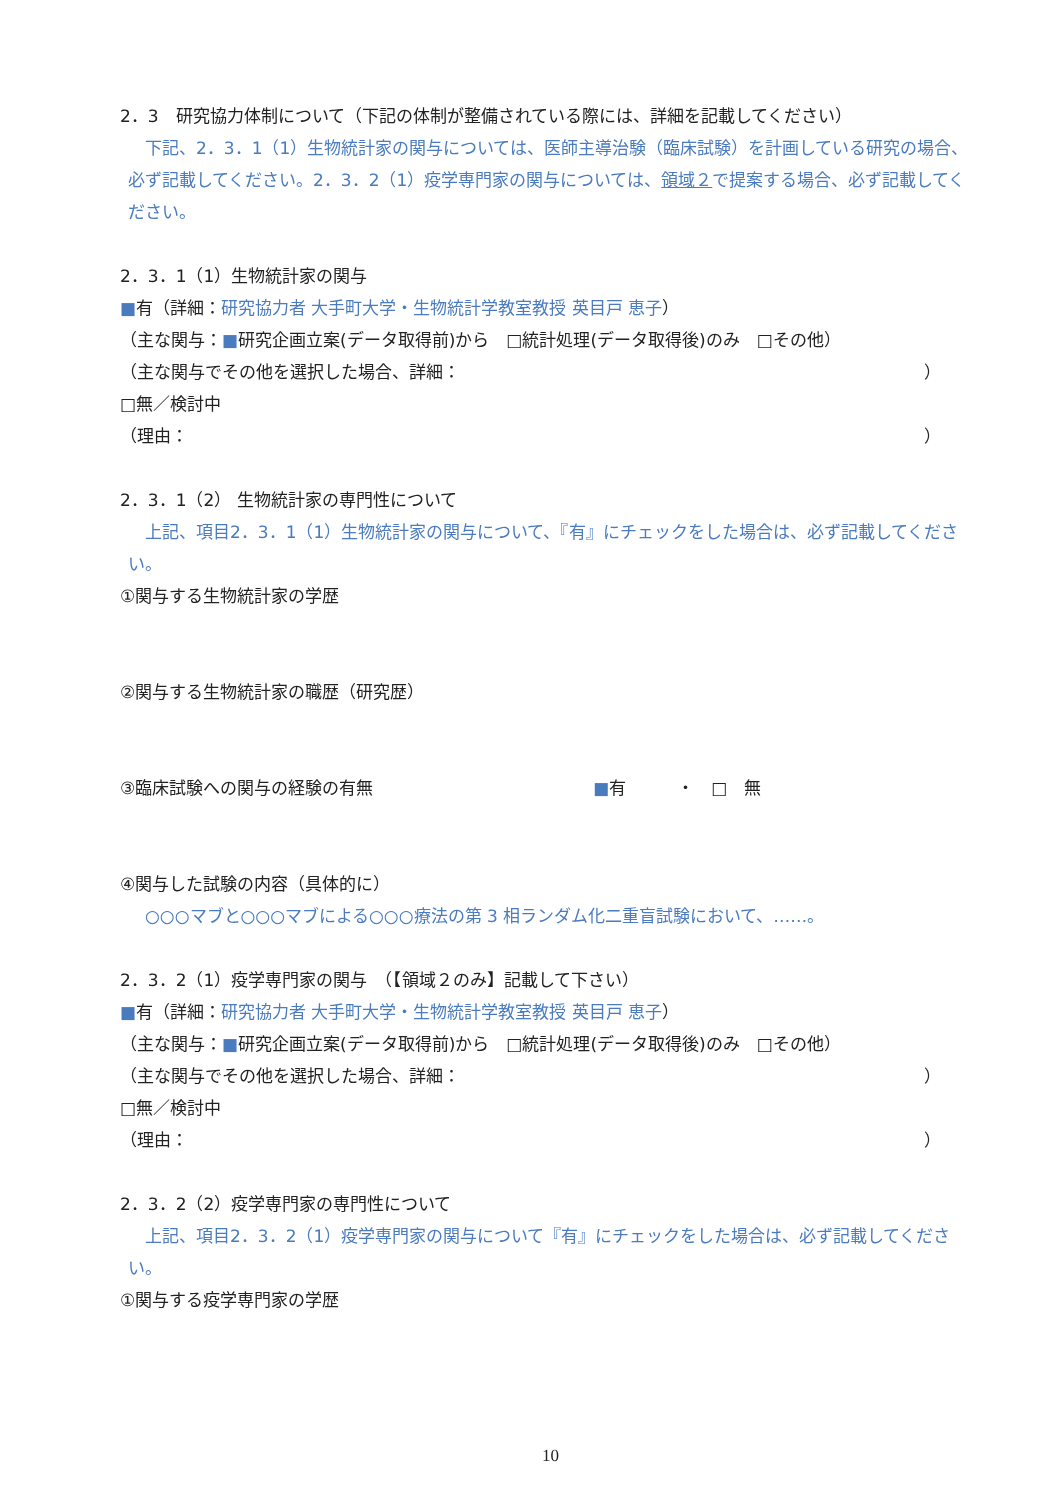2．3　研究協力体制について（下記の体制が整備されている際には、詳細を記載してください）
　下記、2．3．1（1）生物統計家の関与については、医師主導治験（臨床試験）を計画している研究の場合、必ず記載してください。2．3．2（1）疫学専門家の関与については、領域２で提案する場合、必ず記載してください。
2．3．1（1）生物統計家の関与
■有（詳細：研究協力者 大手町大学・生物統計学教室教授 英目戸 恵子）
（主な関与：■研究企画立案(データ取得前)から　□統計処理(データ取得後)のみ　□その他）
（主な関与でその他を選択した場合、詳細： ）
□無／検討中
（理由： ）
2．3．1（2） 生物統計家の専門性について
　上記、項目2．3．1（1）生物統計家の関与について、『有』にチェックをした場合は、必ず記載してください。
①関与する生物統計家の学歴
②関与する生物統計家の職歴（研究歴）
③臨床試験への関与の経験の有無 ■有　　　・　□　無
④関与した試験の内容（具体的に）
　○○○マブと○○○マブによる○○○療法の第 3 相ランダム化二重盲試験において、……。
2．3．2（1）疫学専門家の関与　（【領域２のみ】記載して下さい）
■有（詳細：研究協力者 大手町大学・生物統計学教室教授 英目戸 恵子）
（主な関与：■研究企画立案(データ取得前)から　□統計処理(データ取得後)のみ　□その他）
（主な関与でその他を選択した場合、詳細： ）
□無／検討中
（理由： ）
2．3．2（2）疫学専門家の専門性について
　上記、項目2．3．2（1）疫学専門家の関与について『有』にチェックをした場合は、必ず記載してください。
①関与する疫学専門家の学歴
10